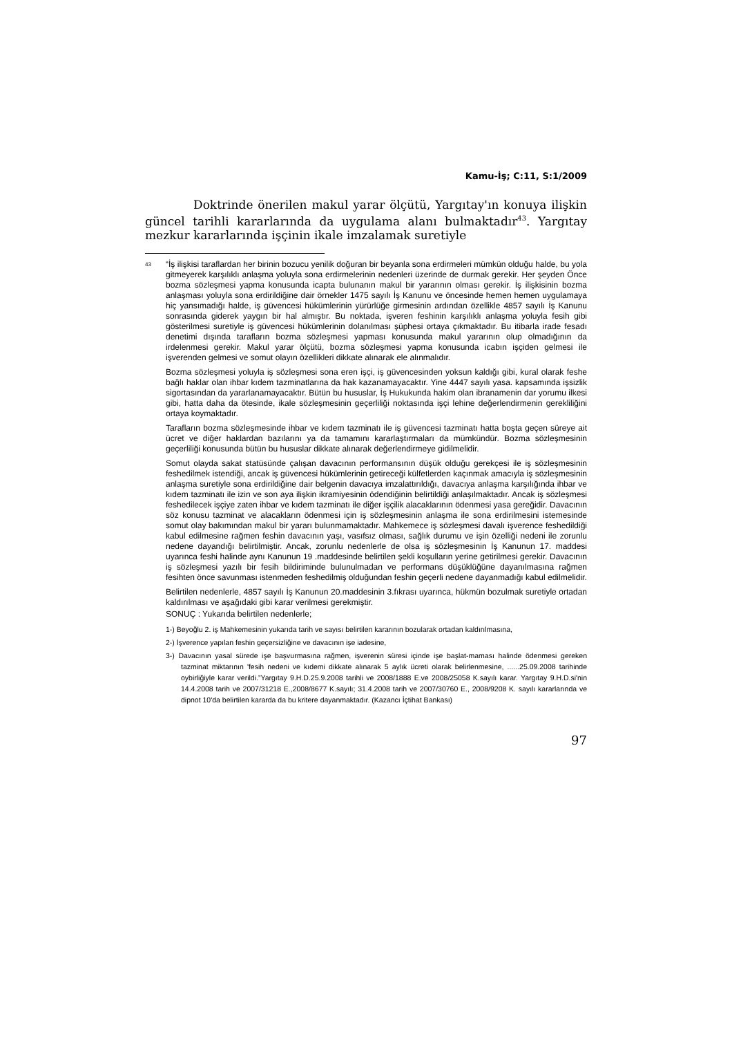Kamu-İş; C:11, S:1/2009
Doktrinde önerilen makul yarar ölçütü, Yargıtay'ın konuya ilişkin güncel tarihli kararlarında da uygulama alanı bulmaktadır<sup>43</sup>. Yargıtay mezkur kararlarında işçinin ikale imzalamak suretiyle
<sup>43</sup> “İş ilişkisi taraflardan her birinin bozucu yenilik doğuran bir beyanla sona erdirmeleri mümkün olduğu halde, bu yola gitmeyerek karşılıklı anlaşma yoluyla sona erdirmelerinin nedenleri üzerinde de durmak gerekir. Her şeyden Önce bozma sözleşmesi yapma konusunda icapta bulunanın makul bir yararının olması gerekir. İş ilişkisinin bozma anlaşması yoluyla sona erdirildiğine dair örnekler 1475 sayılı İş Kanunu ve öncesinde hemen hemen uygulamaya hiç yansımadığı halde, iş güvencesi hükümlerinin yürürlüğe girmesinin ardından özellikle 4857 sayılı İş Kanunu sonrasında giderek yaygın bir hal almıştır. Bu noktada, işveren feshinin karşılıklı anlaşma yoluyla fesih gibi gösterilmesi suretiyle iş güvencesi hükümlerinin dolanılması şüphesi ortaya çıkmaktadır. Bu itibarla irade fesadı denetimi dışında tarafların bozma sözleşmesi yapması konusunda makul yararının olup olmadığının da irdelenmesi gerekir. Makul yarar ölçütü, bozma sözleşmesi yapma konusunda icabın işçiden gelmesi ile işverenden gelmesi ve somut olayın özellikleri dikkate alınarak ele alınmalıdır.
Bozma sözleşmesi yoluyla iş sözleşmesi sona eren işçi, iş güvencesinden yoksun kaldığı gibi, kural olarak feshe bağlı haklar olan ihbar kıdem tazminatlarına da hak kazanamayacaktır. Yine 4447 sayılı yasa. kapsamında işsizlik sigortasından da yararlanamayacaktır. Bütün bu hususlar, İş Hukukunda hakim olan ibranamenin dar yorumu ilkesi gibi, hatta daha da ötesinde, ikale sözleşmesinin geçerliliği noktasında işçi lehine değerlendirmenin gerekliliğini ortaya koymaktadır.
Tarafların bozma sözleşmesinde ihbar ve kıdem tazminatı ile iş güvencesi tazminatı hatta boşta geçen süreye ait ücret ve diğer haklardan bazılarını ya da tamamını kararlaştırmaları da mümkündür. Bozma sözleşmesinin geçerliliği konusunda bütün bu hususlar dikkate alınarak değerlendirmeye gidilmelidir.
Somut olayda sakat statüsünde çalışan davacının performansının düşük olduğu gerekçesi ile iş sözleşmesinin feshedilmek istendiği, ancak iş güvencesi hükümlerinin getireceği külfetlerden kaçınmak amacıyla iş sözleşmesinin anlaşma suretiyle sona erdirildiğine dair belgenin davacıya imzalattırıldığı, davacıya anlaşma karşılığında ihbar ve kıdem tazminatı ile izin ve son aya ilişkin ikramiyesinin ödendiğinin belirtildiği anlaşılmaktadır. Ancak iş sözleşmesi feshedilecek işçiye zaten ihbar ve kıdem tazminatı ile diğer işçilik alacaklarının ödenmesi yasa gereğidir. Davacının söz konusu tazminat ve alacakların ödenmesi için iş sözleşmesinin anlaşma ile sona erdirilmesini istemesinde somut olay bakımından makul bir yararı bulunmamaktadır. Mahkemece iş sözleşmesi davalı işverence feshedildiği kabul edilmesine rağmen feshin davacının yaşı, vasıfsız olması, sağlık durumu ve işin özelliği nedeni ile zorunlu nedene dayandığı belirtilmiştir. Ancak, zorunlu nedenlerle de olsa iş sözleşmesinin İş Kanunun 17. maddesi uyarınca feshi halinde aynı Kanunun 19 .maddesinde belirtilen şekli koşulların yerine getirilmesi gerekir. Davacının iş sözleşmesi yazılı bir fesih bildiriminde bulunulmadan ve performans düşüklüğüne dayanılmasına rağmen fesihten önce savunması istenmeden feshedilmiş olduğundan feshin geçerli nedene dayanmadığı kabul edilmelidir.
Belirtilen nedenlerle, 4857 sayılı İş Kanunun 20.maddesinin 3.fıkrası uyarınca, hükmün bozulmak suretiyle ortadan kaldırılması ve aşağıdaki gibi karar verilmesi gerekmiştir.
SONUÇ : Yukarıda belirtilen nedenlerle;
1-) Beyoğlu 2. iş Mahkemesinin yukarıda tarih ve sayısı belirtilen kararının bozularak ortadan kaldırılmasına,
2-) İşverence yapılan feshin geçersizliğine ve davacının işe iadesine,
3-) Davacının yasal sürede işe başvurmasına rağmen, işverenin süresi içinde işe başlat-maması halinde ödenmesi gereken tazminat miktarının 'fesih nedeni ve kıdemi dikkate alınarak 5 aylık ücreti olarak belirlenmesine, ......25.09.2008 tarihinde oybirliğiyle karar verildi.”Yargıtay 9.H.D.25.9.2008 tarihli ve 2008/1888 E.ve 2008/25058 K.sayılı karar. Yargıtay 9.H.D.si'nin 14.4.2008 tarih ve 2007/31218 E.,2008/8677 K.sayılı; 31.4.2008 tarih ve 2007/30760 E., 2008/9208 K. sayılı kararlarında ve dipnot 10'da belirtilen kararda da bu kritere dayanmaktadır. (Kazancı İçtihat Bankası)
97